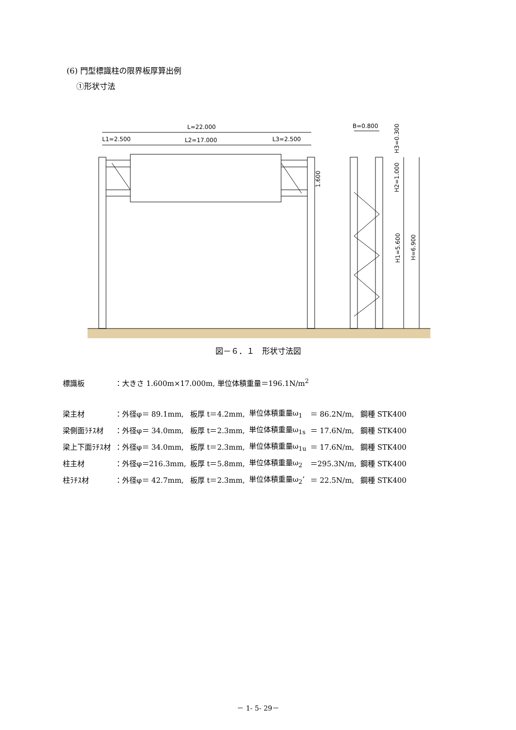(6) 門型標識柱の限界板厚算出例
①形状寸法
L=22.000
L1=2.500
L2=17.000
L3=2.500
B=0.800
1.600
H3=0.300
H2=1.000
H1=5.600
H=6.900
図－６．１　形状寸法図
| 標識板 | ：大きさ 1.600m×17.000m, 単位体積重量＝196.1N/m<sup>2</sup> | | | | |
| 梁主材 | ：外径φ＝ 89.1mm, | 板厚 t＝4.2mm, | 単位体積重量ω<sub>1</sub> | ＝ 86.2N/m, | 鋼種 STK400 |
| 梁側面ﾗﾁｽ材 | ：外径φ＝ 34.0mm, | 板厚 t＝2.3mm, | 単位体積重量ω<sub>1s</sub> | ＝ 17.6N/m, | 鋼種 STK400 |
| 梁上下面ﾗﾁｽ材 | ：外径φ＝ 34.0mm, | 板厚 t＝2.3mm, | 単位体積重量ω<sub>1u</sub> | ＝ 17.6N/m, | 鋼種 STK400 |
| 柱主材 | ：外径φ＝216.3mm, | 板厚 t＝5.8mm, | 単位体積重量ω<sub>2</sub> | ＝295.3N/m, | 鋼種 STK400 |
| 柱ﾗﾁｽ材 | ：外径φ＝ 42.7mm, | 板厚 t＝2.3mm, | 単位体積重量ω<sub>2</sub>’ | ＝ 22.5N/m, | 鋼種 STK400 |
－ 1- 5- 29－